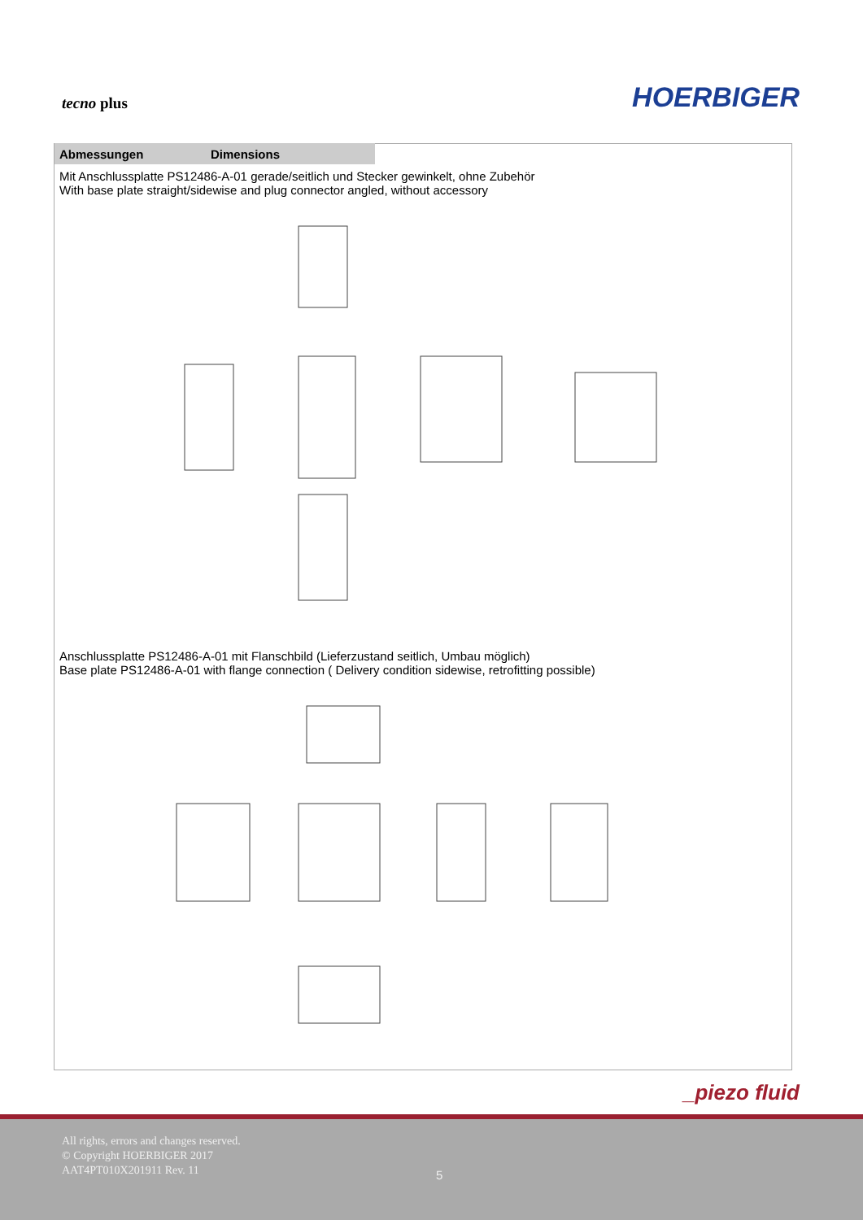tecno plus HOERBIGER
Abmessungen Dimensions
Mit Anschlussplatte PS12486-A-01 gerade/seitlich und Stecker gewinkelt, ohne Zubehör
With base plate straight/sidewise and plug connector angled, without accessory
Anschlussplatte PS12486-A-01 mit Flanschbild (Lieferzustand seitlich, Umbau möglich)
Base plate PS12486-A-01 with flange connection ( Delivery condition sidewise, retrofitting possible)
_piezo fluid
All rights, errors and changes reserved.
© Copyright HOERBIGER 2017
AAT4PT010X201911 Rev. 11
5